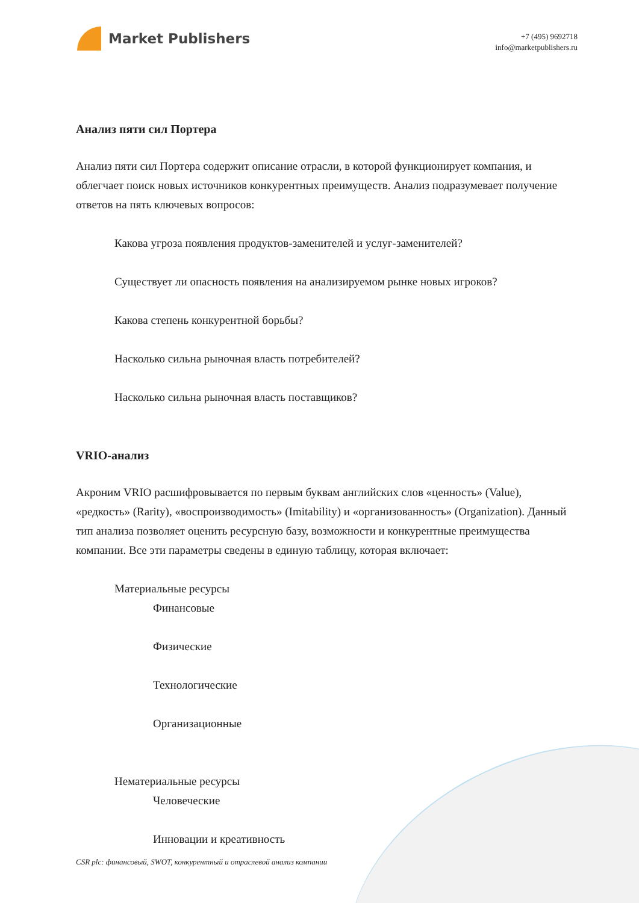Market Publishers
+7 (495) 9692718
info@marketpublishers.ru
Анализ пяти сил Портера
Анализ пяти сил Портера содержит описание отрасли, в которой функционирует компания, и облегчает поиск новых источников конкурентных преимуществ. Анализ подразумевает получение ответов на пять ключевых вопросов:
Какова угроза появления продуктов-заменителей и услуг-заменителей?
Существует ли опасность появления на анализируемом рынке новых игроков?
Какова степень конкурентной борьбы?
Насколько сильна рыночная власть потребителей?
Насколько сильна рыночная власть поставщиков?
VRIO-анализ
Акроним VRIO расшифровывается по первым буквам английских слов «ценность» (Value), «редкость» (Rarity), «воспроизводимость» (Imitability) и «организованность» (Organization). Данный тип анализа позволяет оценить ресурсную базу, возможности и конкурентные преимущества компании. Все эти параметры сведены в единую таблицу, которая включает:
Материальные ресурсы
Финансовые
Физические
Технологические
Организационные
Нематериальные ресурсы
Человеческие
Инновации и креативность
CSR plc: финансовый, SWOT, конкурентный и отраслевой анализ компании